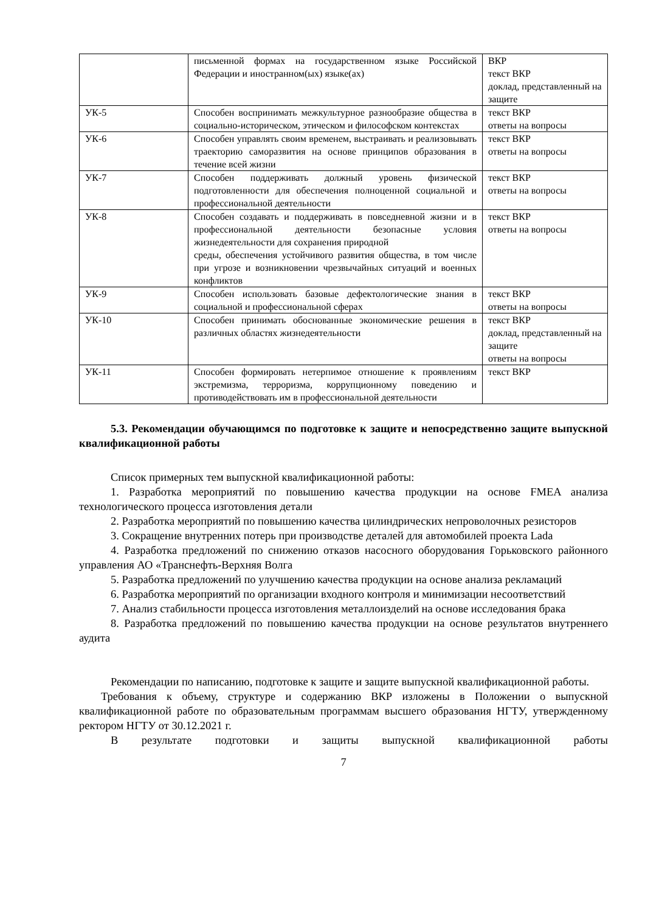| | письменной формах на государственном языке Российской Федерации и иностранном(ых) языке(ах) | ВКР текст ВКР доклад, представленный на защите |
| УК-5 | Способен воспринимать межкультурное разнообразие общества в социально-историческом, этическом и философском контекстах | текст ВКР ответы на вопросы |
| УК-6 | Способен управлять своим временем, выстраивать и реализовывать траекторию саморазвития на основе принципов образования в течение всей жизни | текст ВКР ответы на вопросы |
| УК-7 | Способен поддерживать должный уровень физической подготовленности для обеспечения полноценной социальной и профессиональной деятельности | текст ВКР ответы на вопросы |
| УК-8 | Способен создавать и поддерживать в повседневной жизни и в профессиональной деятельности безопасные условия жизнедеятельности для сохранения природной среды, обеспечения устойчивого развития общества, в том числе при угрозе и возникновении чрезвычайных ситуаций и военных конфликтов | текст ВКР ответы на вопросы |
| УК-9 | Способен использовать базовые дефектологические знания в социальной и профессиональной сферах | текст ВКР ответы на вопросы |
| УК-10 | Способен принимать обоснованные экономические решения в различных областях жизнедеятельности | текст ВКР доклад, представленный на защите ответы на вопросы |
| УК-11 | Способен формировать нетерпимое отношение к проявлениям экстремизма, терроризма, коррупционному поведению и противодействовать им в профессиональной деятельности | текст ВКР |
5.3. Рекомендации обучающимся по подготовке к защите и непосредственно защите выпускной квалификационной работы
Список примерных тем выпускной квалификационной работы:
1. Разработка мероприятий по повышению качества продукции на основе FMEA анализа технологического процесса изготовления детали
2. Разработка мероприятий по повышению качества цилиндрических непроволочных резисторов
3. Сокращение внутренних потерь при производстве деталей для автомобилей проекта Lada
4. Разработка предложений по снижению отказов насосного оборудования Горьковского районного управления АО «Транснефть-Верхняя Волга
5. Разработка предложений по улучшению качества продукции на основе анализа рекламаций
6. Разработка мероприятий по организации входного контроля и минимизации несоответствий
7. Анализ стабильности процесса изготовления металлоизделий на основе исследования брака
8. Разработка предложений по повышению качества продукции на основе результатов внутреннего аудита
Рекомендации по написанию, подготовке к защите и защите выпускной квалификационной работы.
Требования к объему, структуре и содержанию ВКР изложены в Положении о выпускной квалификационной работе по образовательным программам высшего образования НГТУ, утвержденному ректором НГТУ от 30.12.2021 г.
В результате подготовки и защиты выпускной квалификационной работы
7